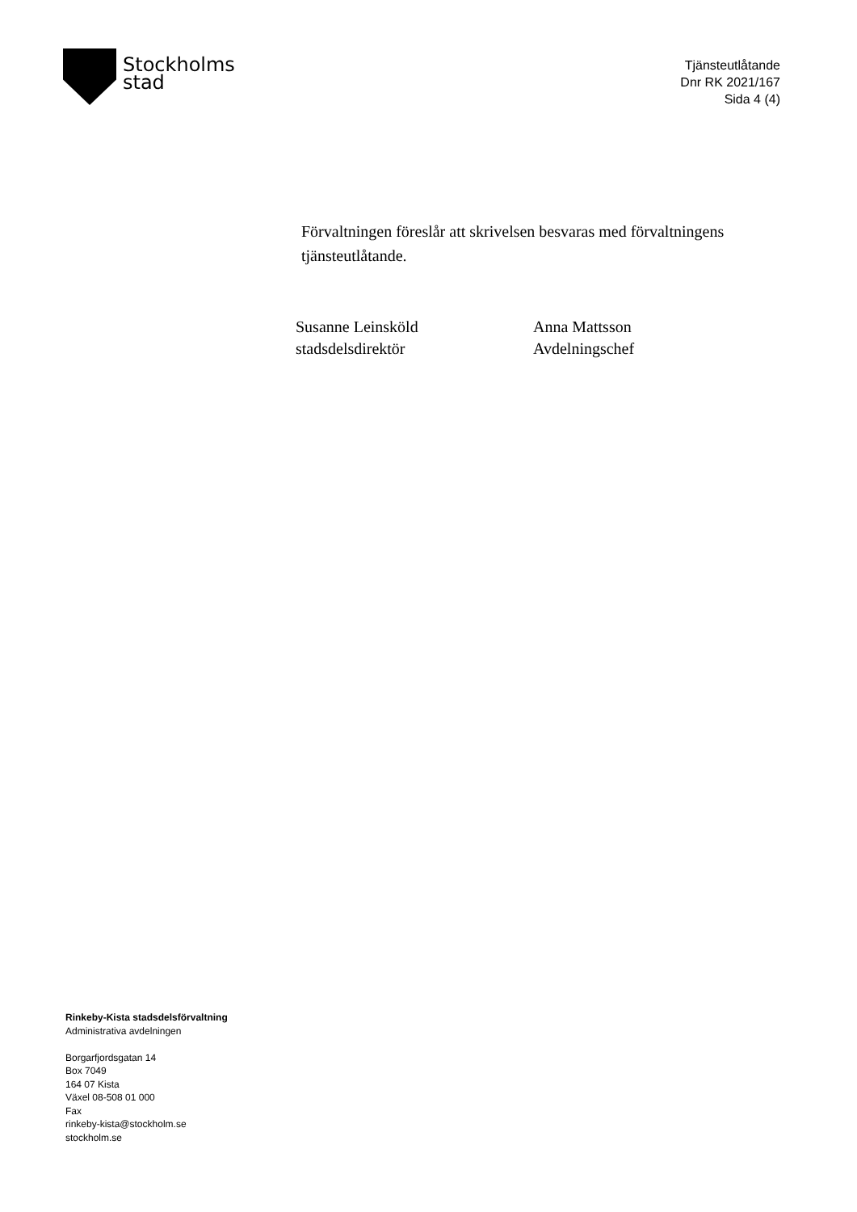Stockholms
stad
Tjänsteutlåtande
Dnr RK 2021/167
Sida 4 (4)
Förvaltningen föreslår att skrivelsen besvaras med förvaltningens tjänsteutlåtande.
Susanne Leinsköld
stadsdelsdirektör
Anna Mattsson
Avdelningschef
Rinkeby-Kista stadsdelsförvaltning
Administrativa avdelningen
Borgarfjordsgatan 14
Box 7049
164 07 Kista
Växel 08-508 01 000
Fax
rinkeby-kista@stockholm.se
stockholm.se